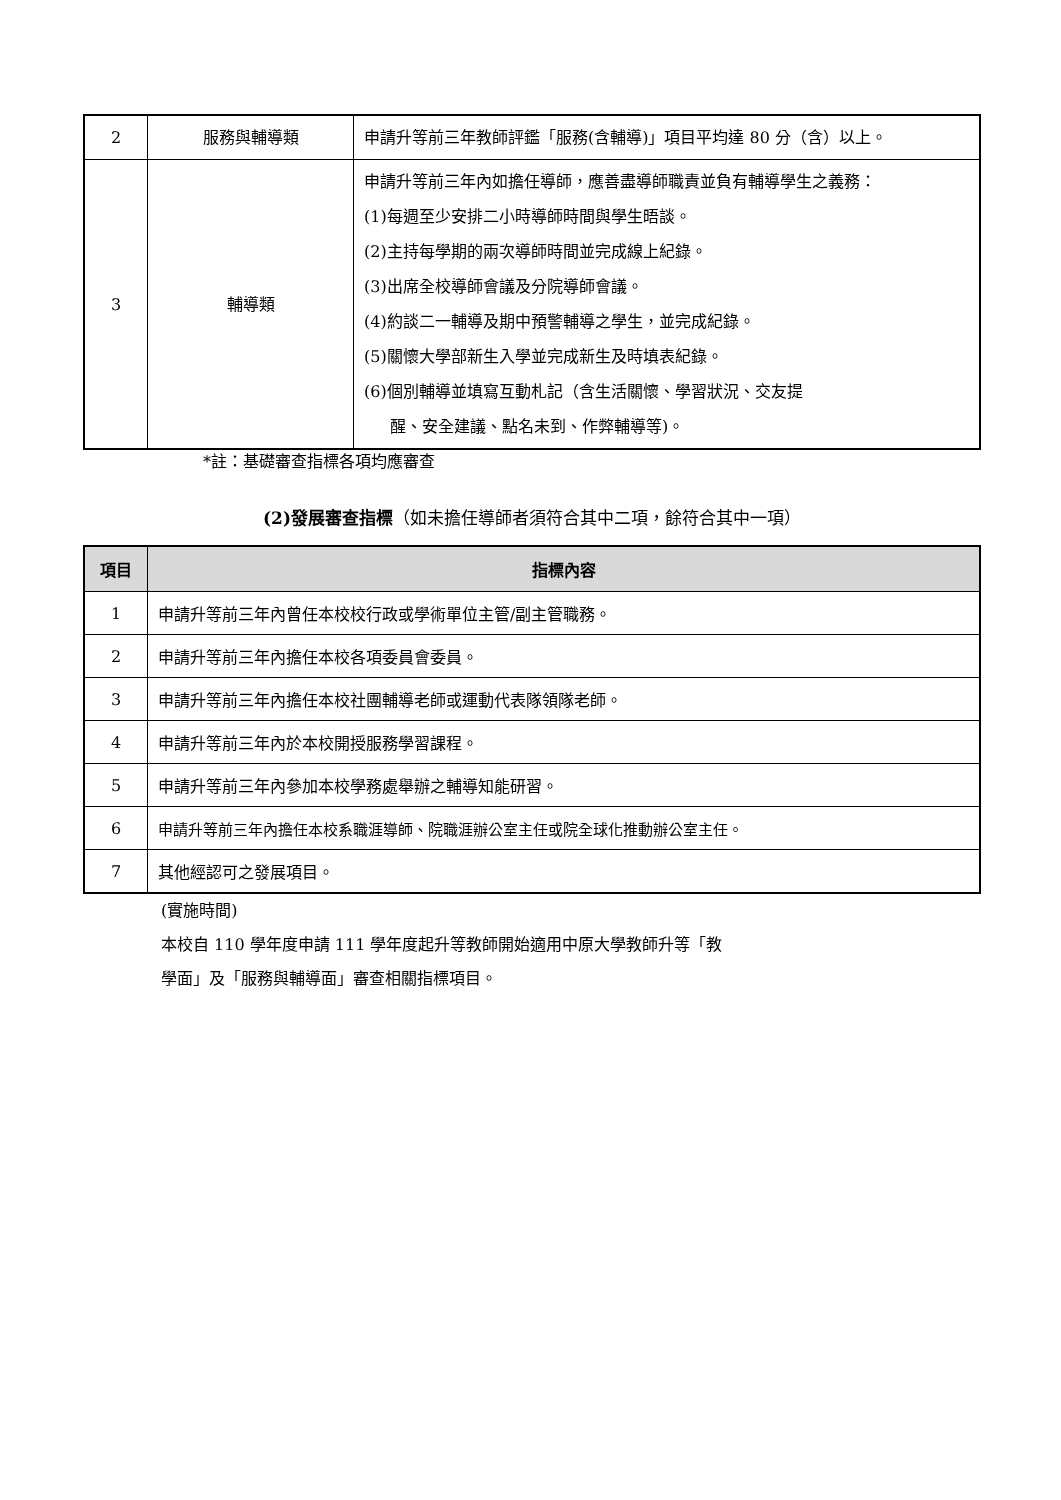| 2 | 服務與輔導類 | 申請升等前三年教師評鑑「服務(含輔導)」項目平均達 80 分（含）以上。 |
| 3 | 輔導類 | 申請升等前三年內如擔任導師，應善盡導師職責並負有輔導學生之義務： (1)每週至少安排二小時導師時間與學生晤談。 (2)主持每學期的兩次導師時間並完成線上紀錄。 (3)出席全校導師會議及分院導師會議。 (4)約談二一輔導及期中預警輔導之學生，並完成紀錄。 (5)關懷大學部新生入學並完成新生及時填表紀錄。 (6)個別輔導並填寫互動札記（含生活關懷、學習狀況、交友提 醒、安全建議、點名未到、作弊輔導等)。 |
*註：基礎審查指標各項均應審查
(2)發展審查指標（如未擔任導師者須符合其中二項，餘符合其中一項）
| 項目 | 指標內容 |
| --- | --- |
| 1 | 申請升等前三年內曾任本校校行政或學術單位主管/副主管職務。 |
| 2 | 申請升等前三年內擔任本校各項委員會委員。 |
| 3 | 申請升等前三年內擔任本校社團輔導老師或運動代表隊領隊老師。 |
| 4 | 申請升等前三年內於本校開授服務學習課程。 |
| 5 | 申請升等前三年內參加本校學務處舉辦之輔導知能研習。 |
| 6 | 申請升等前三年內擔任本校系職涯導師、院職涯辦公室主任或院全球化推動辦公室主任。 |
| 7 | 其他經認可之發展項目。 |
(實施時間)
本校自 110 學年度申請 111 學年度起升等教師開始適用中原大學教師升等「教
學面」及「服務與輔導面」審查相關指標項目。